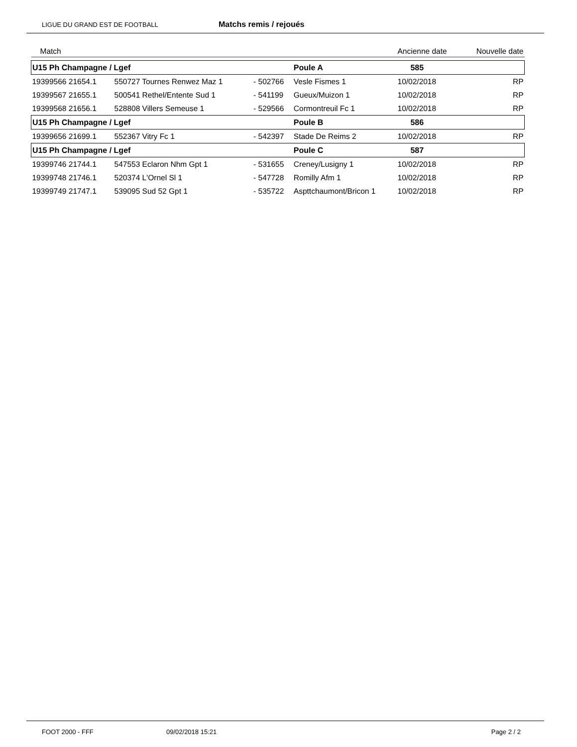LIGUE DU GRAND EST DE FOOTBALL
Matchs remis / rejoués
| Match | | | | | | Ancienne date | Nouvelle date |
| --- | --- | --- | --- | --- | --- | --- | --- |
| U15 Ph Champagne / Lgef | | | | | Poule A | 585 | |
| 19399566 21654.1 | 550727 Tournes Renwez Maz 1 | | - 502766 | Vesle Fismes 1 | | 10/02/2018 | RP |
| 19399567 21655.1 | 500541 Rethel/Entente Sud 1 | | - 541199 | Gueux/Muizon 1 | | 10/02/2018 | RP |
| 19399568 21656.1 | 528808 Villers Semeuse 1 | | - 529566 | Cormontreuil Fc 1 | | 10/02/2018 | RP |
| U15 Ph Champagne / Lgef | | | | | Poule B | 586 | |
| 19399656 21699.1 | 552367 Vitry Fc 1 | | - 542397 | Stade De Reims 2 | | 10/02/2018 | RP |
| U15 Ph Champagne / Lgef | | | | | Poule C | 587 | |
| 19399746 21744.1 | 547553 Eclaron Nhm Gpt 1 | | - 531655 | Creney/Lusigny 1 | | 10/02/2018 | RP |
| 19399748 21746.1 | 520374 L'Ornel Sl 1 | | - 547728 | Romilly Afm 1 | | 10/02/2018 | RP |
| 19399749 21747.1 | 539095 Sud 52 Gpt 1 | | - 535722 | Aspttchaumont/Bricon 1 | | 10/02/2018 | RP |
FOOT 2000 - FFF 09/02/2018 15:21 Page 2 / 2